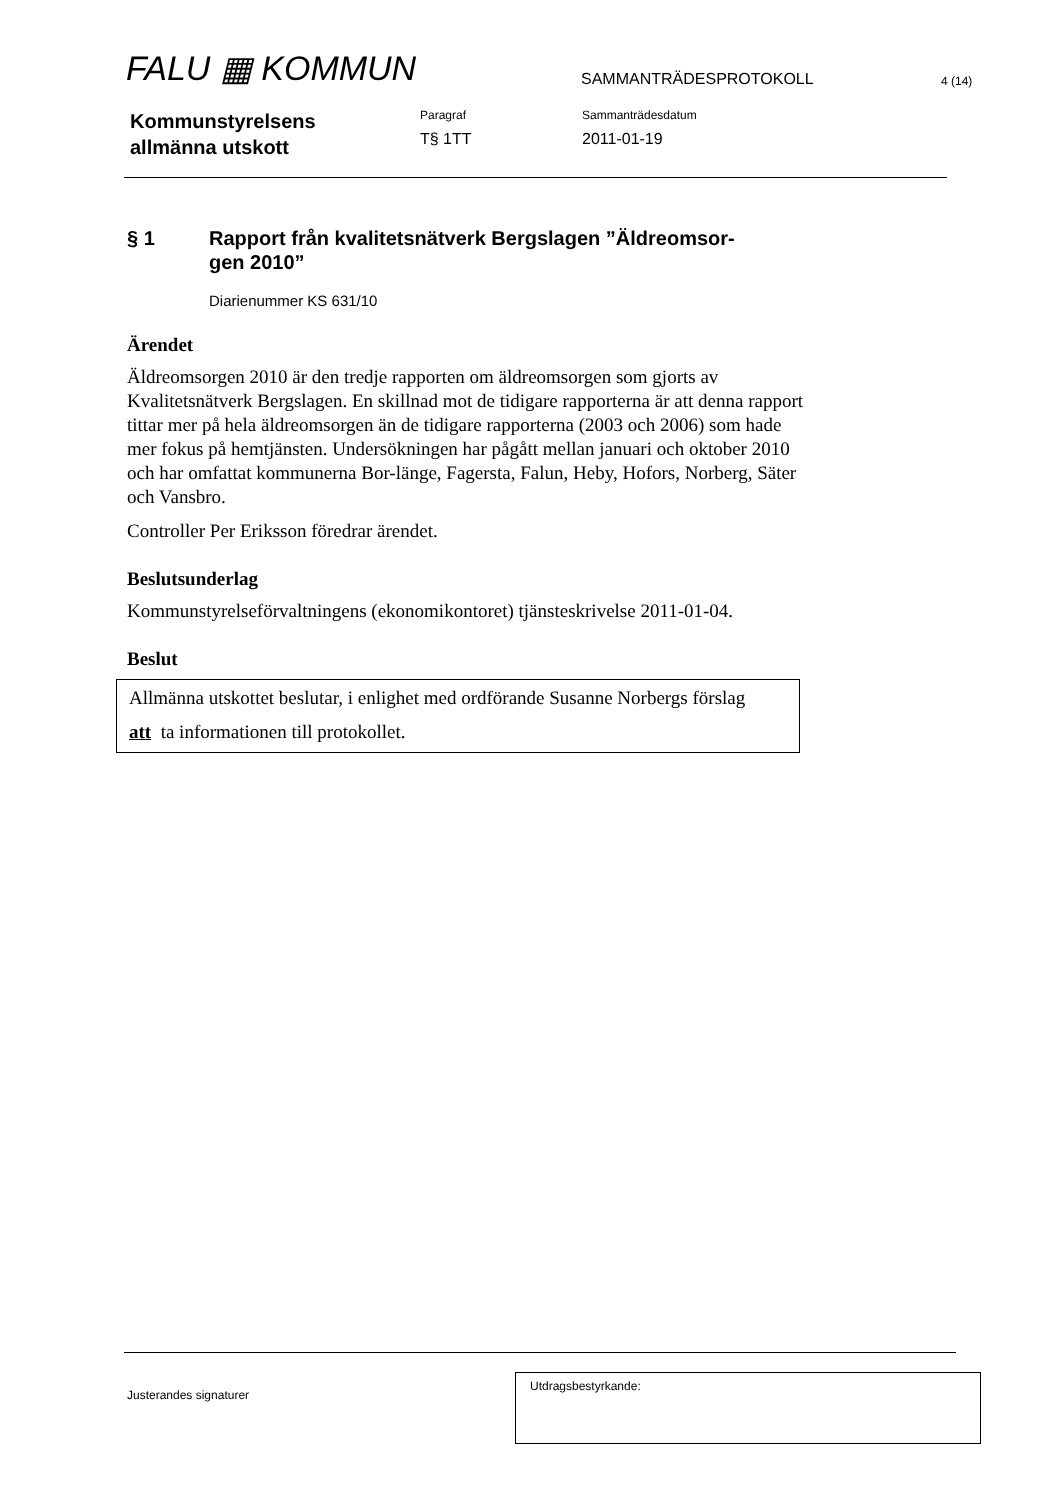FALU ▦ KOMMUN
SAMMANTRÄDESPROTOKOLL
4 (14)
Kommunstyrelsens
allmänna utskott
Paragraf
T§ 1TT
Sammanträdesdatum
2011-01-19
§ 1 Rapport från kvalitetsnätverk Bergslagen ”Äldreomsor-
gen 2010”
Diarienummer KS 631/10
Ärendet
Äldreomsorgen 2010 är den tredje rapporten om äldreomsorgen som gjorts av Kvalitetsnätverk Bergslagen. En skillnad mot de tidigare rapporterna är att denna rapport tittar mer på hela äldreomsorgen än de tidigare rapporterna (2003 och 2006) som hade mer fokus på hemtjänsten. Undersökningen har pågått mellan januari och oktober 2010 och har omfattat kommunerna Bor-länge, Fagersta, Falun, Heby, Hofors, Norberg, Säter och Vansbro.
Controller Per Eriksson föredrar ärendet.
Beslutsunderlag
Kommunstyrelseförvaltningens (ekonomikontoret) tjänsteskrivelse 2011-01-04.
Beslut
Allmänna utskottet beslutar, i enlighet med ordförande Susanne Norbergs förslag
att ta informationen till protokollet.
Justerandes signaturer
Utdragsbestyrkande: